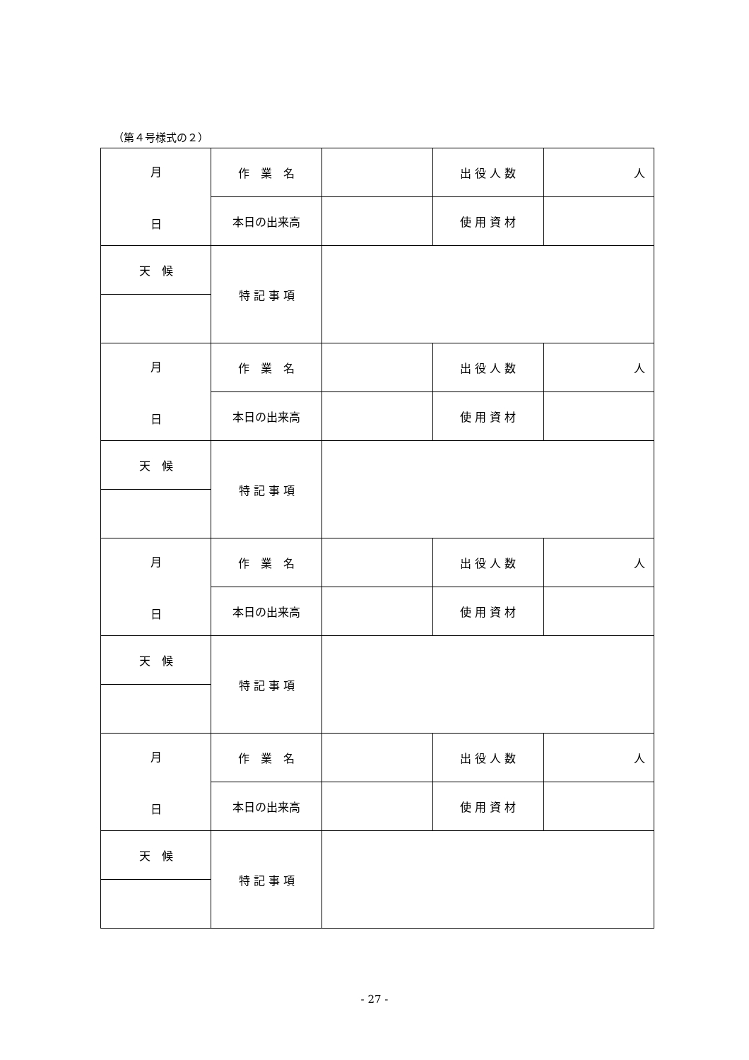（第４号様式の２）
| 月 日 | 作 業 名 | | 出 役 人 数 | 人 |
| | 本日の出来高 | | 使 用 資 材 | |
| 天 候 | 特 記 事 項 | | | |
| 月 日 | 作 業 名 | | 出 役 人 数 | 人 |
| | 本日の出来高 | | 使 用 資 材 | |
| 天 候 | 特 記 事 項 | | | |
| 月 日 | 作 業 名 | | 出 役 人 数 | 人 |
| | 本日の出来高 | | 使 用 資 材 | |
| 天 候 | 特 記 事 項 | | | |
| 月 日 | 作 業 名 | | 出 役 人 数 | 人 |
| | 本日の出来高 | | 使 用 資 材 | |
| 天 候 | 特 記 事 項 | | | |
- 27 -